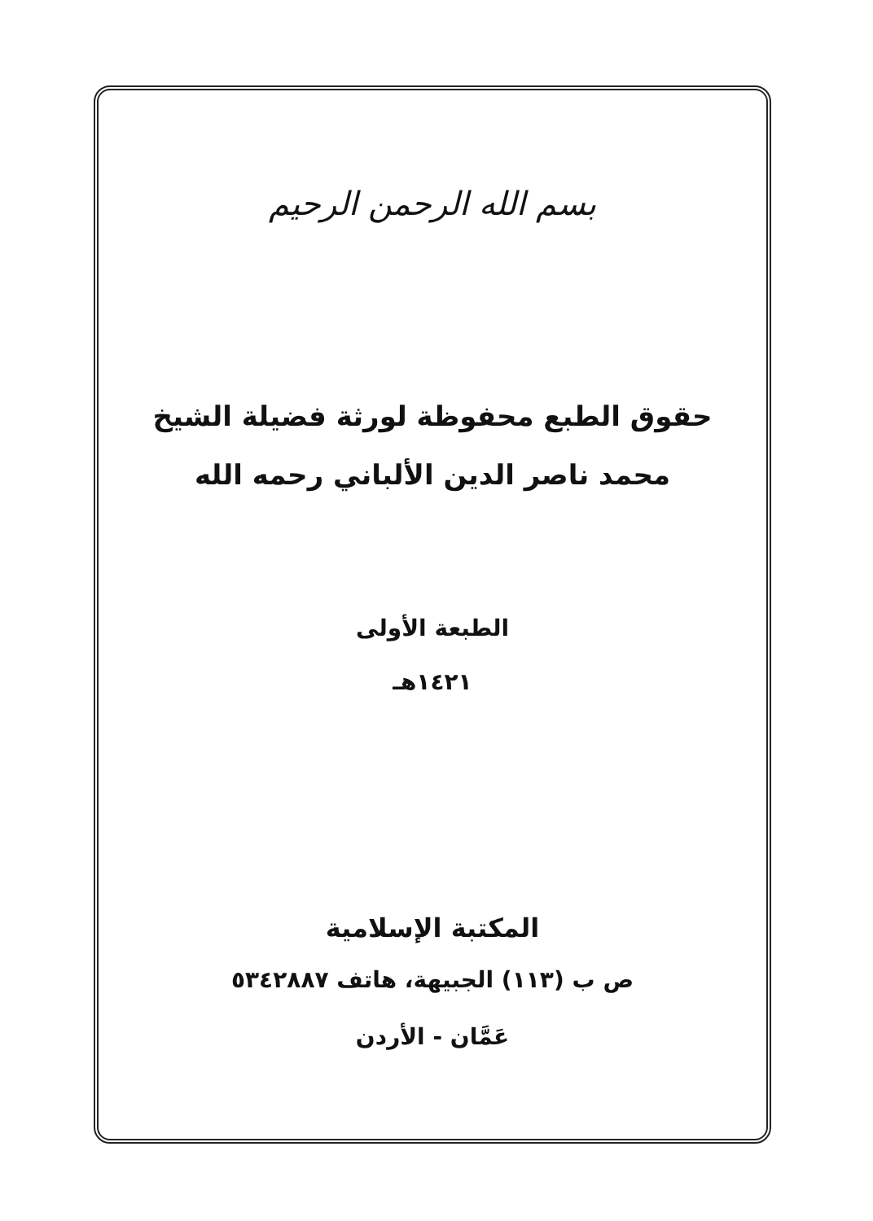بسم الله الرحمن الرحيم
حقوق الطبع محفوظة لورثة فضيلة الشيخ
محمد ناصر الدين الألباني رحمه الله
الطبعة الأولى
١٤٢١هـ
المكتبة الإسلامية
ص ب (١١٣) الجبيهة، هاتف ٥٣٤٢٨٨٧
عَمَّان - الأردن